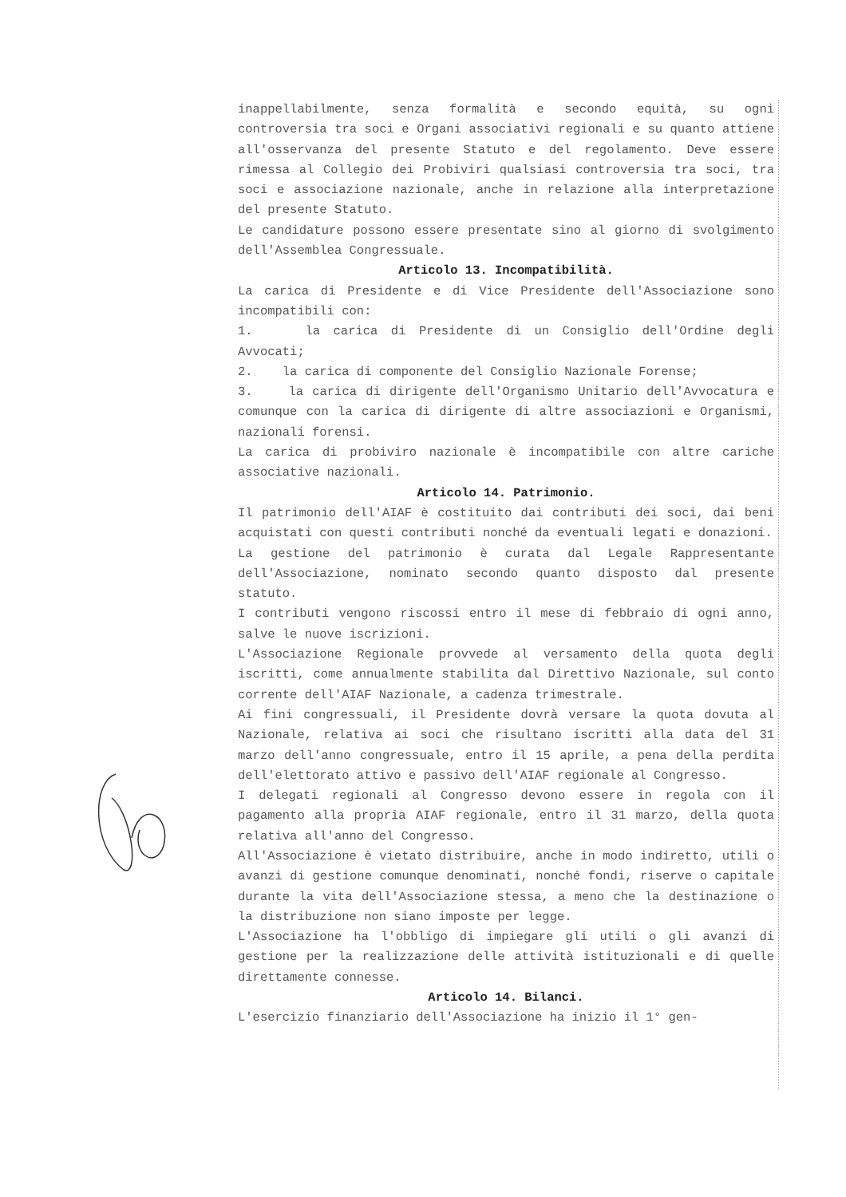inappellabilmente, senza formalità e secondo equità, su ogni controversia tra soci e Organi associativi regionali e su quanto attiene all'osservanza del presente Statuto e del regolamento. Deve essere rimessa al Collegio dei Probiviri qualsiasi controversia tra soci, tra soci e associazione nazionale, anche in relazione alla interpretazione del presente Statuto.
Le candidature possono essere presentate sino al giorno di svolgimento dell'Assemblea Congressuale.
Articolo 13. Incompatibilità.
La carica di Presidente e di Vice Presidente dell'Associazione sono incompatibili con:
1. la carica di Presidente di un Consiglio dell'Ordine degli Avvocati;
2. la carica di componente del Consiglio Nazionale Forense;
3. la carica di dirigente dell'Organismo Unitario dell'Avvocatura e comunque con la carica di dirigente di altre associazioni e Organismi, nazionali forensi.
La carica di probiviro nazionale è incompatibile con altre cariche associative nazionali.
Articolo 14. Patrimonio.
Il patrimonio dell'AIAF è costituito dai contributi dei soci, dai beni acquistati con questi contributi nonché da eventuali legati e donazioni.
La gestione del patrimonio è curata dal Legale Rappresentante dell'Associazione, nominato secondo quanto disposto dal presente statuto.
I contributi vengono riscossi entro il mese di febbraio di ogni anno, salve le nuove iscrizioni.
L'Associazione Regionale provvede al versamento della quota degli iscritti, come annualmente stabilita dal Direttivo Nazionale, sul conto corrente dell'AIAF Nazionale, a cadenza trimestrale.
Ai fini congressuali, il Presidente dovrà versare la quota dovuta al Nazionale, relativa ai soci che risultano iscritti alla data del 31 marzo dell'anno congressuale, entro il 15 aprile, a pena della perdita dell'elettorato attivo e passivo dell'AIAF regionale al Congresso.
I delegati regionali al Congresso devono essere in regola con il pagamento alla propria AIAF regionale, entro il 31 marzo, della quota relativa all'anno del Congresso.
All'Associazione è vietato distribuire, anche in modo indiretto, utili o avanzi di gestione comunque denominati, nonché fondi, riserve o capitale durante la vita dell'Associazione stessa, a meno che la destinazione o la distribuzione non siano imposte per legge.
L'Associazione ha l'obbligo di impiegare gli utili o gli avanzi di gestione per la realizzazione delle attività istituzionali e di quelle direttamente connesse.
Articolo 14. Bilanci.
L'esercizio finanziario dell'Associazione ha inizio il 1° gen-